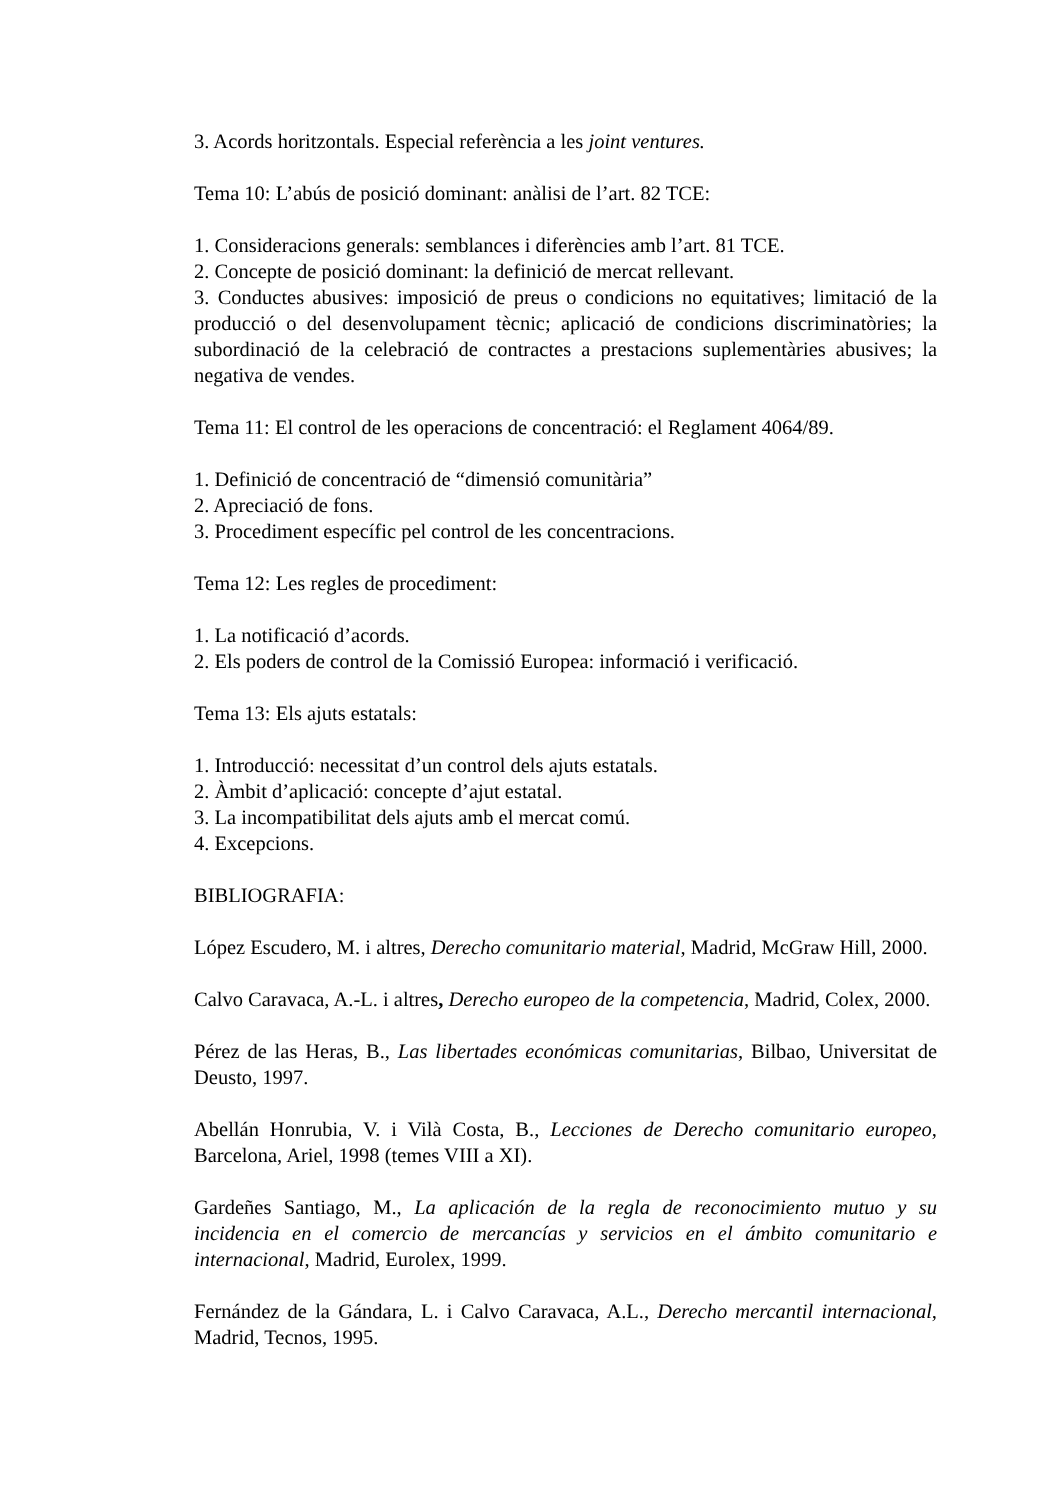3. Acords horitzontals. Especial referència a les joint ventures.
Tema 10: L’abús de posició dominant: anàlisi de l’art. 82 TCE:
1. Consideracions generals: semblances i diferències amb l’art. 81 TCE.
2. Concepte de posició dominant: la definició de mercat rellevant.
3. Conductes abusives: imposició de preus o condicions no equitatives; limitació de la producció o del desenvolupament tècnic; aplicació de condicions discriminatòries; la subordinació de la celebració de contractes a prestacions suplementàries abusives; la negativa de vendes.
Tema 11: El control de les operacions de concentració: el Reglament 4064/89.
1. Definició de concentració de “dimensió comunitària”
2. Apreciació de fons.
3. Procediment específic pel control de les concentracions.
Tema 12: Les regles de procediment:
1. La notificació d’acords.
2. Els poders de control de la Comissió Europea: informació i verificació.
Tema 13: Els ajuts estatals:
1. Introducció: necessitat d’un control dels ajuts estatals.
2. Àmbit d’aplicació: concepte d’ajut estatal.
3. La incompatibilitat dels ajuts amb el mercat comú.
4. Excepcions.
BIBLIOGRAFIA:
López Escudero, M. i altres, Derecho comunitario material, Madrid, McGraw Hill, 2000.
Calvo Caravaca, A.-L. i altres, Derecho europeo de la competencia, Madrid, Colex, 2000.
Pérez de las Heras, B., Las libertades económicas comunitarias, Bilbao, Universitat de Deusto, 1997.
Abellán Honrubia, V. i Vilà Costa, B., Lecciones de Derecho comunitario europeo, Barcelona, Ariel, 1998 (temes VIII a XI).
Gardeñes Santiago, M., La aplicación de la regla de reconocimiento mutuo y su incidencia en el comercio de mercancías y servicios en el ámbito comunitario e internacional, Madrid, Eurolex, 1999.
Fernández de la Gándara, L. i Calvo Caravaca, A.L., Derecho mercantil internacional, Madrid, Tecnos, 1995.